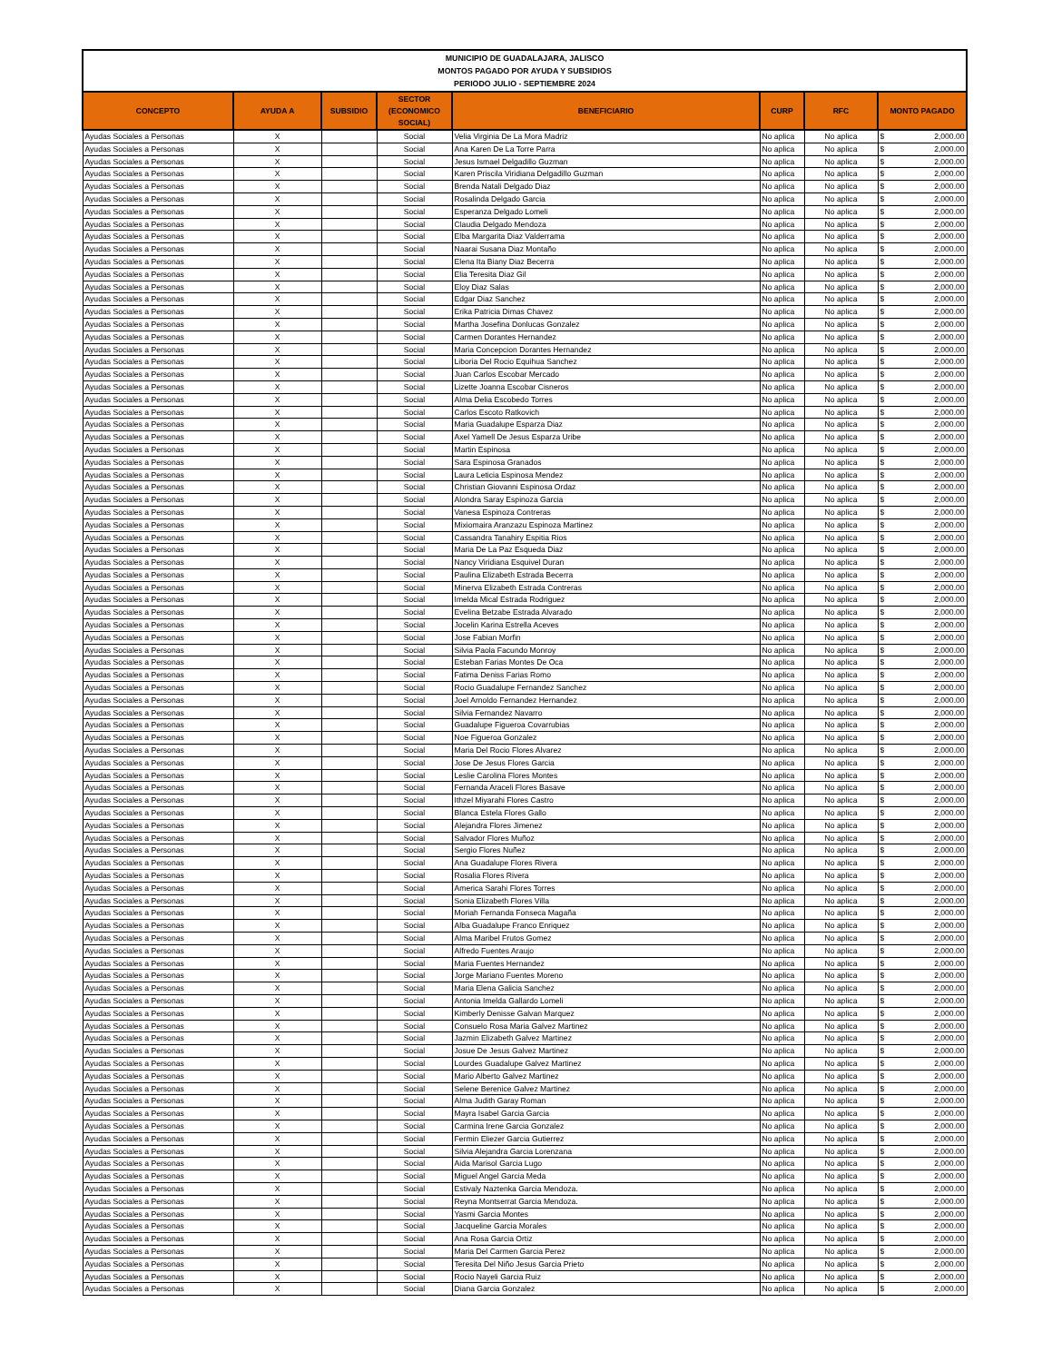| MUNICIPIO DE GUADALAJARA, JALISCO MONTOS PAGADO POR AYUDA Y SUBSIDIOS PERIODO JULIO - SEPTIEMBRE 2024 | | | | | | | |
| CONCEPTO | AYUDA A | SUBSIDIO | SECTOR (ECONOMICO SOCIAL) | BENEFICIARIO | CURP | RFC | MONTO PAGADO |
| Ayudas Sociales a Personas | X | | Social | Velia Virginia De La Mora Madriz | No aplica | No aplica | $ 2,000.00 |
| Ayudas Sociales a Personas | X | | Social | Ana Karen De La Torre Parra | No aplica | No aplica | $ 2,000.00 |
| Ayudas Sociales a Personas | X | | Social | Jesus Ismael Delgadillo Guzman | No aplica | No aplica | $ 2,000.00 |
| Ayudas Sociales a Personas | X | | Social | Karen Priscila Viridiana Delgadillo Guzman | No aplica | No aplica | $ 2,000.00 |
| Ayudas Sociales a Personas | X | | Social | Brenda Natali Delgado Diaz | No aplica | No aplica | $ 2,000.00 |
| Ayudas Sociales a Personas | X | | Social | Rosalinda Delgado Garcia | No aplica | No aplica | $ 2,000.00 |
| Ayudas Sociales a Personas | X | | Social | Esperanza Delgado Lomeli | No aplica | No aplica | $ 2,000.00 |
| Ayudas Sociales a Personas | X | | Social | Claudia Delgado Mendoza | No aplica | No aplica | $ 2,000.00 |
| Ayudas Sociales a Personas | X | | Social | Elba Margarita Diaz Valderrama | No aplica | No aplica | $ 2,000.00 |
| Ayudas Sociales a Personas | X | | Social | Naarai Susana Diaz Montaño | No aplica | No aplica | $ 2,000.00 |
| Ayudas Sociales a Personas | X | | Social | Elena Ita Biany Diaz Becerra | No aplica | No aplica | $ 2,000.00 |
| Ayudas Sociales a Personas | X | | Social | Elia Teresita Diaz Gil | No aplica | No aplica | $ 2,000.00 |
| Ayudas Sociales a Personas | X | | Social | Eloy Diaz Salas | No aplica | No aplica | $ 2,000.00 |
| Ayudas Sociales a Personas | X | | Social | Edgar Diaz Sanchez | No aplica | No aplica | $ 2,000.00 |
| Ayudas Sociales a Personas | X | | Social | Erika Patricia Dimas Chavez | No aplica | No aplica | $ 2,000.00 |
| Ayudas Sociales a Personas | X | | Social | Martha Josefina Donlucas Gonzalez | No aplica | No aplica | $ 2,000.00 |
| Ayudas Sociales a Personas | X | | Social | Carmen Dorantes Hernandez | No aplica | No aplica | $ 2,000.00 |
| Ayudas Sociales a Personas | X | | Social | Maria Concepcion Dorantes Hernandez | No aplica | No aplica | $ 2,000.00 |
| Ayudas Sociales a Personas | X | | Social | Liboria Del Rocio Equihua Sanchez | No aplica | No aplica | $ 2,000.00 |
| Ayudas Sociales a Personas | X | | Social | Juan Carlos Escobar Mercado | No aplica | No aplica | $ 2,000.00 |
| Ayudas Sociales a Personas | X | | Social | Lizette Joanna Escobar Cisneros | No aplica | No aplica | $ 2,000.00 |
| Ayudas Sociales a Personas | X | | Social | Alma Delia Escobedo Torres | No aplica | No aplica | $ 2,000.00 |
| Ayudas Sociales a Personas | X | | Social | Carlos Escoto Ratkovich | No aplica | No aplica | $ 2,000.00 |
| Ayudas Sociales a Personas | X | | Social | Maria Guadalupe Esparza Diaz | No aplica | No aplica | $ 2,000.00 |
| Ayudas Sociales a Personas | X | | Social | Axel Yamell De Jesus Esparza Uribe | No aplica | No aplica | $ 2,000.00 |
| Ayudas Sociales a Personas | X | | Social | Martin Espinosa | No aplica | No aplica | $ 2,000.00 |
| Ayudas Sociales a Personas | X | | Social | Sara Espinosa Granados | No aplica | No aplica | $ 2,000.00 |
| Ayudas Sociales a Personas | X | | Social | Laura Leticia Espinosa Mendez | No aplica | No aplica | $ 2,000.00 |
| Ayudas Sociales a Personas | X | | Social | Christian Giovanni Espinosa Ordaz | No aplica | No aplica | $ 2,000.00 |
| Ayudas Sociales a Personas | X | | Social | Alondra Saray Espinoza Garcia | No aplica | No aplica | $ 2,000.00 |
| Ayudas Sociales a Personas | X | | Social | Vanesa Espinoza Contreras | No aplica | No aplica | $ 2,000.00 |
| Ayudas Sociales a Personas | X | | Social | Mixiomaira Aranzazu Espinoza Martinez | No aplica | No aplica | $ 2,000.00 |
| Ayudas Sociales a Personas | X | | Social | Cassandra Tanahiry Espitia Rios | No aplica | No aplica | $ 2,000.00 |
| Ayudas Sociales a Personas | X | | Social | Maria De La Paz Esqueda Diaz | No aplica | No aplica | $ 2,000.00 |
| Ayudas Sociales a Personas | X | | Social | Nancy Viridiana Esquivel Duran | No aplica | No aplica | $ 2,000.00 |
| Ayudas Sociales a Personas | X | | Social | Paulina Elizabeth Estrada Becerra | No aplica | No aplica | $ 2,000.00 |
| Ayudas Sociales a Personas | X | | Social | Minerva Elizabeth Estrada Contreras | No aplica | No aplica | $ 2,000.00 |
| Ayudas Sociales a Personas | X | | Social | Imelda Mical Estrada Rodriguez | No aplica | No aplica | $ 2,000.00 |
| Ayudas Sociales a Personas | X | | Social | Evelina Betzabe Estrada Alvarado | No aplica | No aplica | $ 2,000.00 |
| Ayudas Sociales a Personas | X | | Social | Jocelin Karina Estrella Aceves | No aplica | No aplica | $ 2,000.00 |
| Ayudas Sociales a Personas | X | | Social | Jose Fabian Morfin | No aplica | No aplica | $ 2,000.00 |
| Ayudas Sociales a Personas | X | | Social | Silvia Paola Facundo Monroy | No aplica | No aplica | $ 2,000.00 |
| Ayudas Sociales a Personas | X | | Social | Esteban Farias Montes De Oca | No aplica | No aplica | $ 2,000.00 |
| Ayudas Sociales a Personas | X | | Social | Fatima Deniss Farias Romo | No aplica | No aplica | $ 2,000.00 |
| Ayudas Sociales a Personas | X | | Social | Rocio Guadalupe Fernandez Sanchez | No aplica | No aplica | $ 2,000.00 |
| Ayudas Sociales a Personas | X | | Social | Joel Arnoldo Fernandez Hernandez | No aplica | No aplica | $ 2,000.00 |
| Ayudas Sociales a Personas | X | | Social | Silvia Fernandez Navarro | No aplica | No aplica | $ 2,000.00 |
| Ayudas Sociales a Personas | X | | Social | Guadalupe Figueroa Covarrubias | No aplica | No aplica | $ 2,000.00 |
| Ayudas Sociales a Personas | X | | Social | Noe Figueroa Gonzalez | No aplica | No aplica | $ 2,000.00 |
| Ayudas Sociales a Personas | X | | Social | Maria Del Rocio Flores Alvarez | No aplica | No aplica | $ 2,000.00 |
| Ayudas Sociales a Personas | X | | Social | Jose De Jesus Flores Garcia | No aplica | No aplica | $ 2,000.00 |
| Ayudas Sociales a Personas | X | | Social | Leslie Carolina Flores Montes | No aplica | No aplica | $ 2,000.00 |
| Ayudas Sociales a Personas | X | | Social | Fernanda Araceli Flores Basave | No aplica | No aplica | $ 2,000.00 |
| Ayudas Sociales a Personas | X | | Social | Ithzel Miyarahi Flores Castro | No aplica | No aplica | $ 2,000.00 |
| Ayudas Sociales a Personas | X | | Social | Blanca Estela Flores Gallo | No aplica | No aplica | $ 2,000.00 |
| Ayudas Sociales a Personas | X | | Social | Alejandra Flores Jimenez | No aplica | No aplica | $ 2,000.00 |
| Ayudas Sociales a Personas | X | | Social | Salvador Flores Muñoz | No aplica | No aplica | $ 2,000.00 |
| Ayudas Sociales a Personas | X | | Social | Sergio Flores Nuñez | No aplica | No aplica | $ 2,000.00 |
| Ayudas Sociales a Personas | X | | Social | Ana Guadalupe Flores Rivera | No aplica | No aplica | $ 2,000.00 |
| Ayudas Sociales a Personas | X | | Social | Rosalia Flores Rivera | No aplica | No aplica | $ 2,000.00 |
| Ayudas Sociales a Personas | X | | Social | America Sarahi Flores Torres | No aplica | No aplica | $ 2,000.00 |
| Ayudas Sociales a Personas | X | | Social | Sonia Elizabeth Flores Villa | No aplica | No aplica | $ 2,000.00 |
| Ayudas Sociales a Personas | X | | Social | Moriah Fernanda Fonseca Magaña | No aplica | No aplica | $ 2,000.00 |
| Ayudas Sociales a Personas | X | | Social | Alba Guadalupe Franco Enriquez | No aplica | No aplica | $ 2,000.00 |
| Ayudas Sociales a Personas | X | | Social | Alma Maribel Frutos Gomez | No aplica | No aplica | $ 2,000.00 |
| Ayudas Sociales a Personas | X | | Social | Alfredo Fuentes Araujo | No aplica | No aplica | $ 2,000.00 |
| Ayudas Sociales a Personas | X | | Social | Maria Fuentes Hernandez | No aplica | No aplica | $ 2,000.00 |
| Ayudas Sociales a Personas | X | | Social | Jorge Mariano Fuentes Moreno | No aplica | No aplica | $ 2,000.00 |
| Ayudas Sociales a Personas | X | | Social | Maria Elena Galicia Sanchez | No aplica | No aplica | $ 2,000.00 |
| Ayudas Sociales a Personas | X | | Social | Antonia Imelda Gallardo Lomeli | No aplica | No aplica | $ 2,000.00 |
| Ayudas Sociales a Personas | X | | Social | Kimberly Denisse Galvan Marquez | No aplica | No aplica | $ 2,000.00 |
| Ayudas Sociales a Personas | X | | Social | Consuelo Rosa Maria Galvez Martinez | No aplica | No aplica | $ 2,000.00 |
| Ayudas Sociales a Personas | X | | Social | Jazmin Elizabeth Galvez Martinez | No aplica | No aplica | $ 2,000.00 |
| Ayudas Sociales a Personas | X | | Social | Josue De Jesus Galvez Martinez | No aplica | No aplica | $ 2,000.00 |
| Ayudas Sociales a Personas | X | | Social | Lourdes Guadalupe Galvez Martinez | No aplica | No aplica | $ 2,000.00 |
| Ayudas Sociales a Personas | X | | Social | Mario Alberto Galvez Martinez | No aplica | No aplica | $ 2,000.00 |
| Ayudas Sociales a Personas | X | | Social | Selene Berenice Galvez Martinez | No aplica | No aplica | $ 2,000.00 |
| Ayudas Sociales a Personas | X | | Social | Alma Judith Garay Roman | No aplica | No aplica | $ 2,000.00 |
| Ayudas Sociales a Personas | X | | Social | Mayra Isabel Garcia Garcia | No aplica | No aplica | $ 2,000.00 |
| Ayudas Sociales a Personas | X | | Social | Carmina Irene Garcia Gonzalez | No aplica | No aplica | $ 2,000.00 |
| Ayudas Sociales a Personas | X | | Social | Fermin Eliezer Garcia Gutierrez | No aplica | No aplica | $ 2,000.00 |
| Ayudas Sociales a Personas | X | | Social | Silvia Alejandra Garcia Lorenzana | No aplica | No aplica | $ 2,000.00 |
| Ayudas Sociales a Personas | X | | Social | Aida Marisol Garcia Lugo | No aplica | No aplica | $ 2,000.00 |
| Ayudas Sociales a Personas | X | | Social | Miguel Angel Garcia Meda | No aplica | No aplica | $ 2,000.00 |
| Ayudas Sociales a Personas | X | | Social | Estivaly Naztenka Garcia Mendoza. | No aplica | No aplica | $ 2,000.00 |
| Ayudas Sociales a Personas | X | | Social | Reyna Montserrat Garcia Mendoza. | No aplica | No aplica | $ 2,000.00 |
| Ayudas Sociales a Personas | X | | Social | Yasmi Garcia Montes | No aplica | No aplica | $ 2,000.00 |
| Ayudas Sociales a Personas | X | | Social | Jacqueline Garcia Morales | No aplica | No aplica | $ 2,000.00 |
| Ayudas Sociales a Personas | X | | Social | Ana Rosa Garcia Ortiz | No aplica | No aplica | $ 2,000.00 |
| Ayudas Sociales a Personas | X | | Social | Maria Del Carmen Garcia Perez | No aplica | No aplica | $ 2,000.00 |
| Ayudas Sociales a Personas | X | | Social | Teresita Del Niño Jesus Garcia Prieto | No aplica | No aplica | $ 2,000.00 |
| Ayudas Sociales a Personas | X | | Social | Rocio Nayeli Garcia Ruiz | No aplica | No aplica | $ 2,000.00 |
| Ayudas Sociales a Personas | X | | Social | Diana Garcia Gonzalez | No aplica | No aplica | $ 2,000.00 |